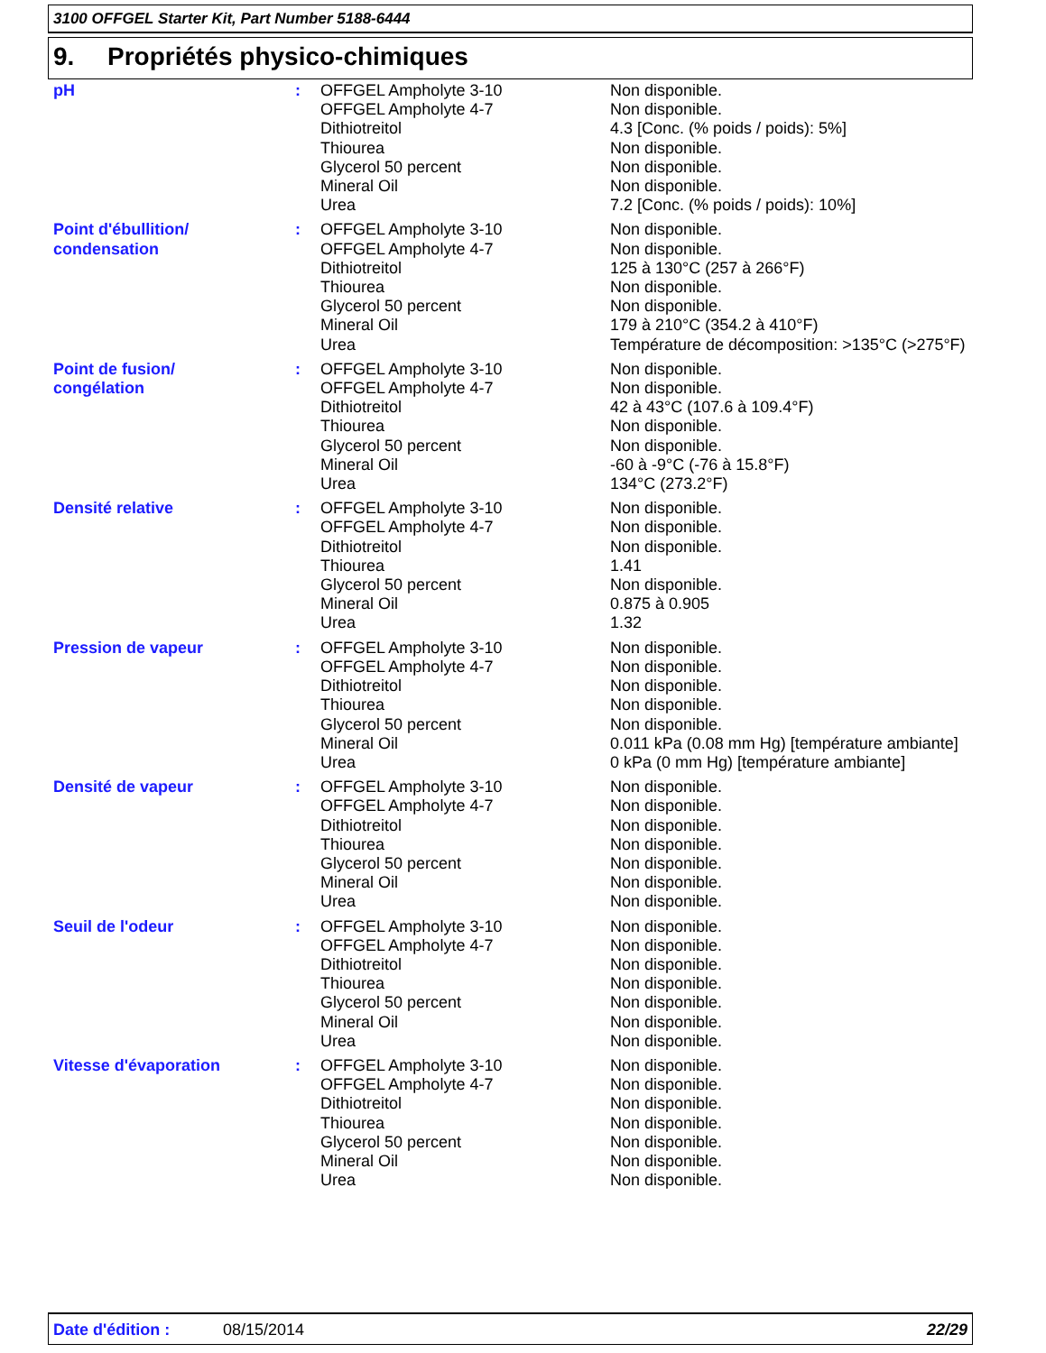3100 OFFGEL Starter Kit, Part Number 5188-6444
9. Propriétés physico-chimiques
| pH | : | OFFGEL Ampholyte 3-10 OFFGEL Ampholyte 4-7 Dithiotreitol Thiourea Glycerol 50 percent Mineral Oil Urea | Non disponible. Non disponible. 4.3 [Conc. (% poids / poids): 5%] Non disponible. Non disponible. Non disponible. 7.2 [Conc. (% poids / poids): 10%] |
| Point d'ébullition/ condensation | : | OFFGEL Ampholyte 3-10 OFFGEL Ampholyte 4-7 Dithiotreitol Thiourea Glycerol 50 percent Mineral Oil Urea | Non disponible. Non disponible. 125 à 130°C (257 à 266°F) Non disponible. Non disponible. 179 à 210°C (354.2 à 410°F) Température de décomposition: >135°C (>275°F) |
| Point de fusion/ congélation | : | OFFGEL Ampholyte 3-10 OFFGEL Ampholyte 4-7 Dithiotreitol Thiourea Glycerol 50 percent Mineral Oil Urea | Non disponible. Non disponible. 42 à 43°C (107.6 à 109.4°F) Non disponible. Non disponible. -60 à -9°C (-76 à 15.8°F) 134°C (273.2°F) |
| Densité relative | : | OFFGEL Ampholyte 3-10 OFFGEL Ampholyte 4-7 Dithiotreitol Thiourea Glycerol 50 percent Mineral Oil Urea | Non disponible. Non disponible. Non disponible. 1.41 Non disponible. 0.875 à 0.905 1.32 |
| Pression de vapeur | : | OFFGEL Ampholyte 3-10 OFFGEL Ampholyte 4-7 Dithiotreitol Thiourea Glycerol 50 percent Mineral Oil Urea | Non disponible. Non disponible. Non disponible. Non disponible. Non disponible. 0.011 kPa (0.08 mm Hg) [température ambiante] 0 kPa (0 mm Hg) [température ambiante] |
| Densité de vapeur | : | OFFGEL Ampholyte 3-10 OFFGEL Ampholyte 4-7 Dithiotreitol Thiourea Glycerol 50 percent Mineral Oil Urea | Non disponible. Non disponible. Non disponible. Non disponible. Non disponible. Non disponible. Non disponible. |
| Seuil de l'odeur | : | OFFGEL Ampholyte 3-10 OFFGEL Ampholyte 4-7 Dithiotreitol Thiourea Glycerol 50 percent Mineral Oil Urea | Non disponible. Non disponible. Non disponible. Non disponible. Non disponible. Non disponible. Non disponible. |
| Vitesse d'évaporation | : | OFFGEL Ampholyte 3-10 OFFGEL Ampholyte 4-7 Dithiotreitol Thiourea Glycerol 50 percent Mineral Oil Urea | Non disponible. Non disponible. Non disponible. Non disponible. Non disponible. Non disponible. Non disponible. |
Date d'édition : 08/15/2014 22/29